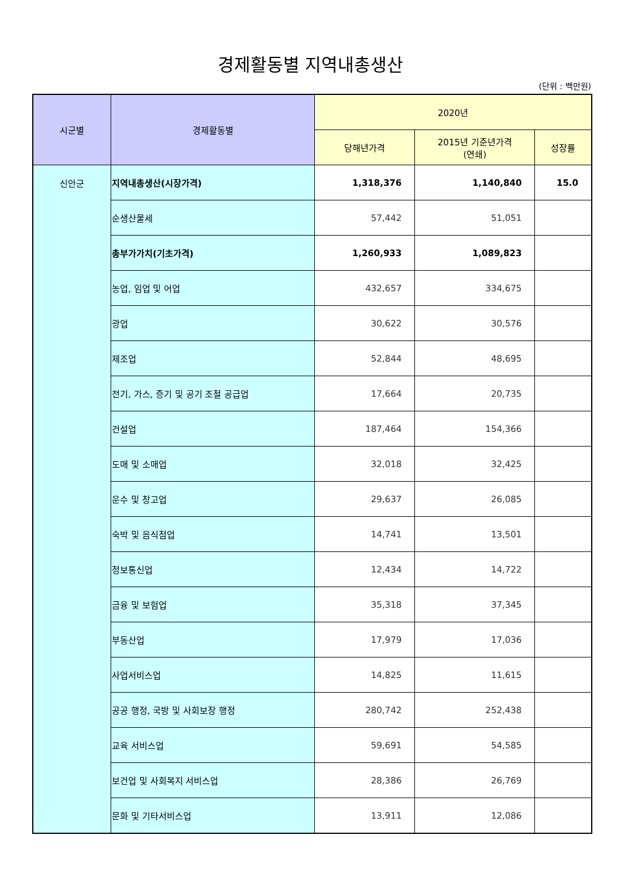경제활동별 지역내총생산
(단위 : 백만원)
| 시군별 | 경제활동별 | 2020년 | | |
| --- | --- | --- | --- | --- |
| | | 당해년가격 | 2015년 기준년가격 (연쇄) | 성장률 |
| 신안군 | 지역내총생산(시장가격) | 1,318,376 | 1,140,840 | 15.0 |
| | 순생산물세 | 57,442 | 51,051 | |
| | 총부가가치(기초가격) | 1,260,933 | 1,089,823 | |
| | 농업, 임업 및 어업 | 432,657 | 334,675 | |
| | 광업 | 30,622 | 30,576 | |
| | 제조업 | 52,844 | 48,695 | |
| | 전기, 가스, 증기 및 공기 조절 공급업 | 17,664 | 20,735 | |
| | 건설업 | 187,464 | 154,366 | |
| | 도매 및 소매업 | 32,018 | 32,425 | |
| | 운수 및 창고업 | 29,637 | 26,085 | |
| | 숙박 및 음식점업 | 14,741 | 13,501 | |
| | 정보통신업 | 12,434 | 14,722 | |
| | 금융 및 보험업 | 35,318 | 37,345 | |
| | 부동산업 | 17,979 | 17,036 | |
| | 사업서비스업 | 14,825 | 11,615 | |
| | 공공 행정, 국방 및 사회보장 행정 | 280,742 | 252,438 | |
| | 교육 서비스업 | 59,691 | 54,585 | |
| | 보건업 및 사회복지 서비스업 | 28,386 | 26,769 | |
| | 문화 및 기타서비스업 | 13,911 | 12,086 | |